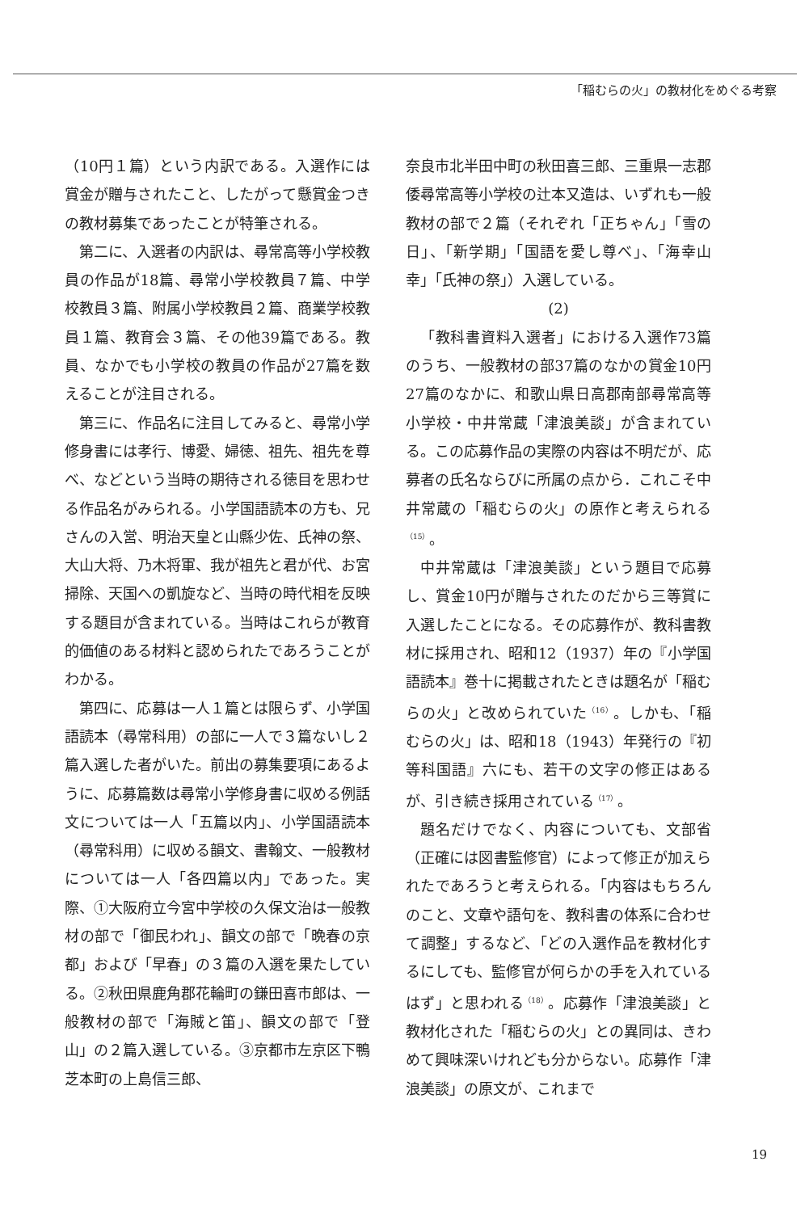「稲むらの火」の教材化をめぐる考察
（10円１篇）という内訳である。入選作には賞金が贈与されたこと、したがって懸賞金つきの教材募集であったことが特筆される。
第二に、入選者の内訳は、尋常高等小学校教員の作品が18篇、尋常小学校教員７篇、中学校教員３篇、附属小学校教員２篇、商業学校教員１篇、教育会３篇、その他39篇である。教員、なかでも小学校の教員の作品が27篇を数えることが注目される。
第三に、作品名に注目してみると、尋常小学修身書には孝行、博愛、婦徳、祖先、祖先を尊べ、などという当時の期待される徳目を思わせる作品名がみられる。小学国語読本の方も、兄さんの入営、明治天皇と山縣少佐、氏神の祭、大山大将、乃木将軍、我が祖先と君が代、お宮掃除、天国への凱旋など、当時の時代相を反映する題目が含まれている。当時はこれらが教育的価値のある材料と認められたであろうことがわかる。
第四に、応募は一人１篇とは限らず、小学国語読本（尋常科用）の部に一人で３篇ないし２篇入選した者がいた。前出の募集要項にあるように、応募篇数は尋常小学修身書に収める例話文については一人「五篇以内」、小学国語読本（尋常科用）に収める韻文、書翰文、一般教材については一人「各四篇以内」であった。実際、①大阪府立今宮中学校の久保文治は一般教材の部で「御民われ」、韻文の部で「晩春の京都」および「早春」の３篇の入選を果たしている。②秋田県鹿角郡花輪町の鎌田喜市郎は、一般教材の部で「海賊と笛」、韻文の部で「登山」の２篇入選している。③京都市左京区下鴨芝本町の上島信三郎、
奈良市北半田中町の秋田喜三郎、三重県一志郡倭尋常高等小学校の辻本又造は、いずれも一般教材の部で２篇（それぞれ「正ちゃん」「雪の日」、「新学期」「国語を愛し尊べ」、「海幸山幸」「氏神の祭」）入選している。
(2)
「教科書資料入選者」における入選作73篇のうち、一般教材の部37篇のなかの賞金10円27篇のなかに、和歌山県日高郡南部尋常高等小学校・中井常蔵「津浪美談」が含まれている。この応募作品の実際の内容は不明だが、応募者の氏名ならびに所属の点から．これこそ中井常蔵の「稲むらの火」の原作と考えられる<sup>（15）</sup>。
中井常蔵は「津浪美談」という題目で応募し、賞金10円が贈与されたのだから三等賞に入選したことになる。その応募作が、教科書教材に採用され、昭和12（1937）年の『小学国語読本』巻十に掲載されたときは題名が「稲むらの火」と改められていた<sup>（16）</sup>。しかも、「稲むらの火」は、昭和18（1943）年発行の『初等科国語』六にも、若干の文字の修正はあるが、引き続き採用されている<sup>（17）</sup>。
題名だけでなく、内容についても、文部省（正確には図書監修官）によって修正が加えられたであろうと考えられる。「内容はもちろんのこと、文章や語句を、教科書の体系に合わせて調整」するなど、「どの入選作品を教材化するにしても、監修官が何らかの手を入れているはず」と思われる<sup>（18）</sup>。応募作「津浪美談」と教材化された「稲むらの火」との異同は、きわめて興味深いけれども分からない。応募作「津浪美談」の原文が、これまで
19